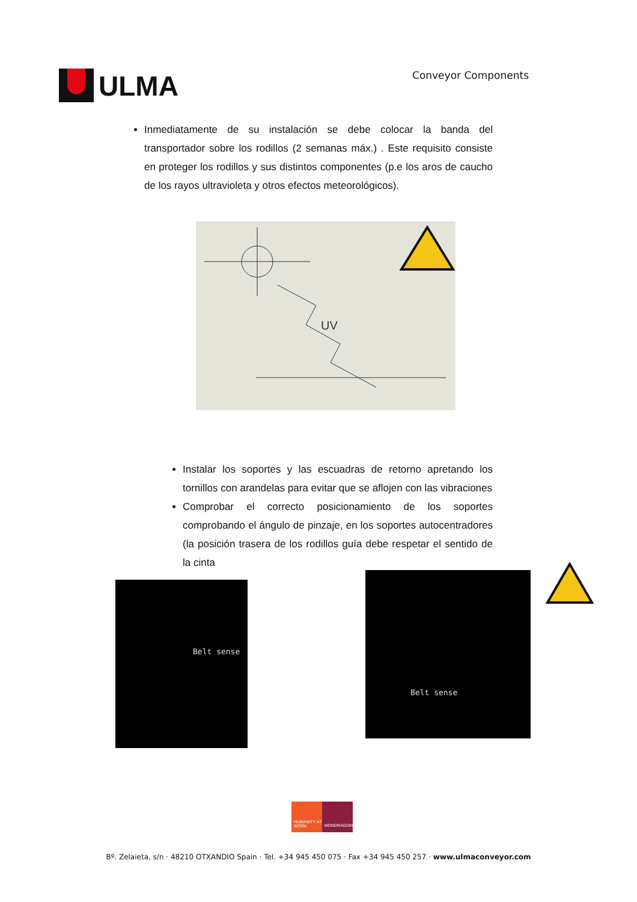ULMA
Conveyor Components
Inmediatamente de su instalación se debe colocar la banda del transportador sobre los rodillos (2 semanas máx.) . Este requisito consiste en proteger los rodillos y sus distintos componentes (p.e los aros de caucho de los rayos ultravioleta y otros efectos meteorológicos).
UV
Instalar los soportes y las escuadras de retorno apretando los tornillos con arandelas para evitar que se aflojen con las vibraciones
Comprobar el correcto posicionamiento de los soportes comprobando el ángulo de pinzaje, en los soportes autocentradores (la posición trasera de los rodillos guía debe respetar el sentido de la cinta
Belt sense
Belt sense
HUMANITY AT WORK
MONDRAGON
Bº. Zelaieta, s/n · 48210 OTXANDIO Spain · Tel. +34 945 450 075 · Fax +34 945 450 257 · www.ulmaconveyor.com